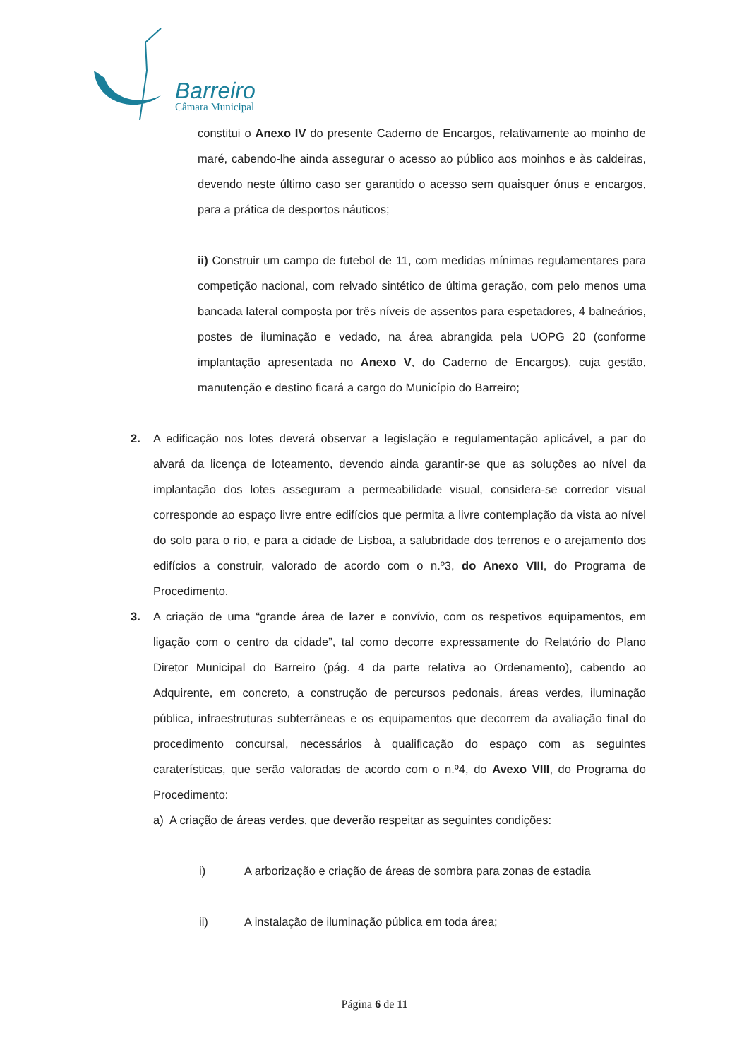Barreiro
Câmara Municipal
constitui o Anexo IV do presente Caderno de Encargos, relativamente ao moinho de maré, cabendo-lhe ainda assegurar o acesso ao público aos moinhos e às caldeiras, devendo neste último caso ser garantido o acesso sem quaisquer ónus e encargos, para a prática de desportos náuticos;
ii) Construir um campo de futebol de 11, com medidas mínimas regulamentares para competição nacional, com relvado sintético de última geração, com pelo menos uma bancada lateral composta por três níveis de assentos para espetadores, 4 balneários, postes de iluminação e vedado, na área abrangida pela UOPG 20 (conforme implantação apresentada no Anexo V, do Caderno de Encargos), cuja gestão, manutenção e destino ficará a cargo do Município do Barreiro;
2. A edificação nos lotes deverá observar a legislação e regulamentação aplicável, a par do alvará da licença de loteamento, devendo ainda garantir-se que as soluções ao nível da implantação dos lotes asseguram a permeabilidade visual, considera-se corredor visual corresponde ao espaço livre entre edifícios que permita a livre contemplação da vista ao nível do solo para o rio, e para a cidade de Lisboa, a salubridade dos terrenos e o arejamento dos edifícios a construir, valorado de acordo com o n.º3, do Anexo VIII, do Programa de Procedimento.
3. A criação de uma “grande área de lazer e convívio, com os respetivos equipamentos, em ligação com o centro da cidade”, tal como decorre expressamente do Relatório do Plano Diretor Municipal do Barreiro (pág. 4 da parte relativa ao Ordenamento), cabendo ao Adquirente, em concreto, a construção de percursos pedonais, áreas verdes, iluminação pública, infraestruturas subterrâneas e os equipamentos que decorrem da avaliação final do procedimento concursal, necessários à qualificação do espaço com as seguintes caraterísticas, que serão valoradas de acordo com o n.º4, do Avexo VIII, do Programa do Procedimento:
a) A criação de áreas verdes, que deverão respeitar as seguintes condições:
i) A arborização e criação de áreas de sombra para zonas de estadia
ii) A instalação de iluminação pública em toda área;
Página 6 de 11